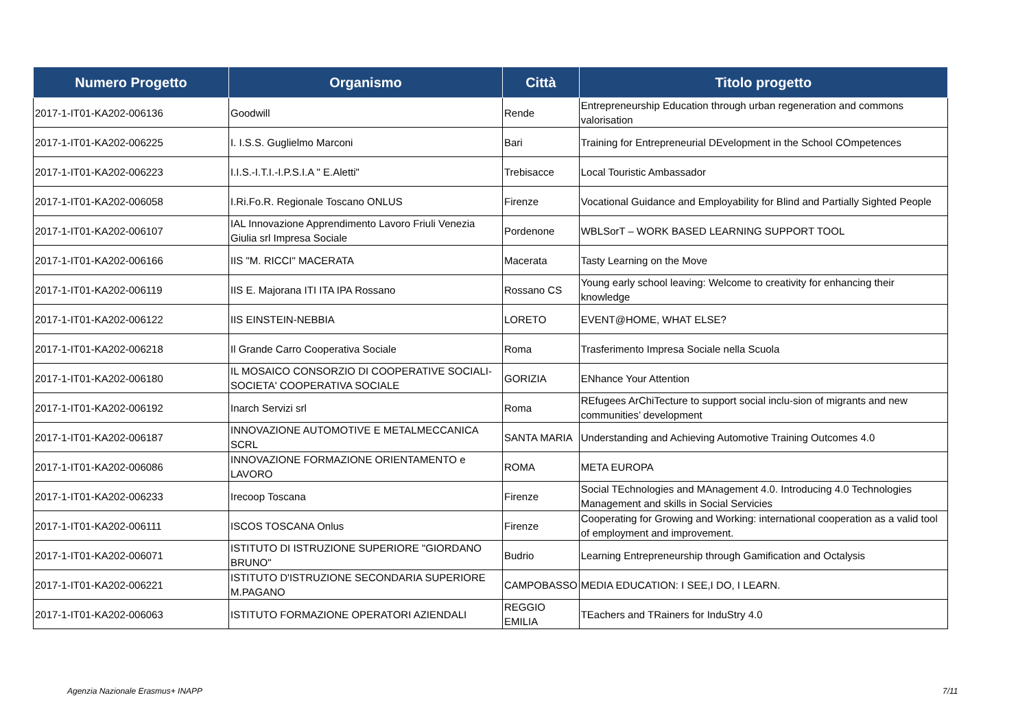| Numero Progetto | Organismo | Città | Titolo progetto |
| --- | --- | --- | --- |
| 2017-1-IT01-KA202-006136 | Goodwill | Rende | Entrepreneurship Education through urban regeneration and commons valorisation |
| 2017-1-IT01-KA202-006225 | I. I.S.S. Guglielmo Marconi | Bari | Training for Entrepreneurial DEvelopment in the School COmpetences |
| 2017-1-IT01-KA202-006223 | I.I.S.-I.T.I.-I.P.S.I.A " E.Aletti" | Trebisacce | Local Touristic Ambassador |
| 2017-1-IT01-KA202-006058 | I.Ri.Fo.R. Regionale Toscano ONLUS | Firenze | Vocational Guidance and Employability for Blind and Partially Sighted People |
| 2017-1-IT01-KA202-006107 | IAL Innovazione Apprendimento Lavoro Friuli Venezia Giulia srl Impresa Sociale | Pordenone | WBLSorT – WORK BASED LEARNING SUPPORT TOOL |
| 2017-1-IT01-KA202-006166 | IIS "M. RICCI" MACERATA | Macerata | Tasty Learning on the Move |
| 2017-1-IT01-KA202-006119 | IIS E. Majorana ITI ITA IPA Rossano | Rossano CS | Young early school leaving: Welcome to creativity for enhancing their knowledge |
| 2017-1-IT01-KA202-006122 | IIS EINSTEIN-NEBBIA | LORETO | EVENT@HOME, WHAT ELSE? |
| 2017-1-IT01-KA202-006218 | Il Grande Carro Cooperativa Sociale | Roma | Trasferimento Impresa Sociale nella Scuola |
| 2017-1-IT01-KA202-006180 | IL MOSAICO CONSORZIO DI COOPERATIVE SOCIALI-SOCIETA' COOPERATIVA SOCIALE | GORIZIA | ENhance Your Attention |
| 2017-1-IT01-KA202-006192 | Inarch Servizi srl | Roma | REfugees ArChiTecture to support social inclu-sion of migrants and new communities’ development |
| 2017-1-IT01-KA202-006187 | INNOVAZIONE AUTOMOTIVE E METALMECCANICA SCRL | SANTA MARIA | Understanding and Achieving Automotive Training Outcomes 4.0 |
| 2017-1-IT01-KA202-006086 | INNOVAZIONE FORMAZIONE ORIENTAMENTO e LAVORO | ROMA | META EUROPA |
| 2017-1-IT01-KA202-006233 | Irecoop Toscana | Firenze | Social TEchnologies and MAnagement 4.0. Introducing 4.0 Technologies Management and skills in Social Servicies |
| 2017-1-IT01-KA202-006111 | ISCOS TOSCANA Onlus | Firenze | Cooperating for Growing and Working: international cooperation as a valid tool of employment and improvement. |
| 2017-1-IT01-KA202-006071 | ISTITUTO DI ISTRUZIONE SUPERIORE "GIORDANO BRUNO" | Budrio | Learning Entrepreneurship through Gamification and Octalysis |
| 2017-1-IT01-KA202-006221 | ISTITUTO D'ISTRUZIONE SECONDARIA SUPERIORE M.PAGANO | CAMPOBASSO | MEDIA EDUCATION: I SEE,I DO, I LEARN. |
| 2017-1-IT01-KA202-006063 | ISTITUTO FORMAZIONE OPERATORI AZIENDALI | REGGIO EMILIA | TEachers and TRainers for InduStry 4.0 |
Agenzia Nazionale Erasmus+ INAPP
7/11